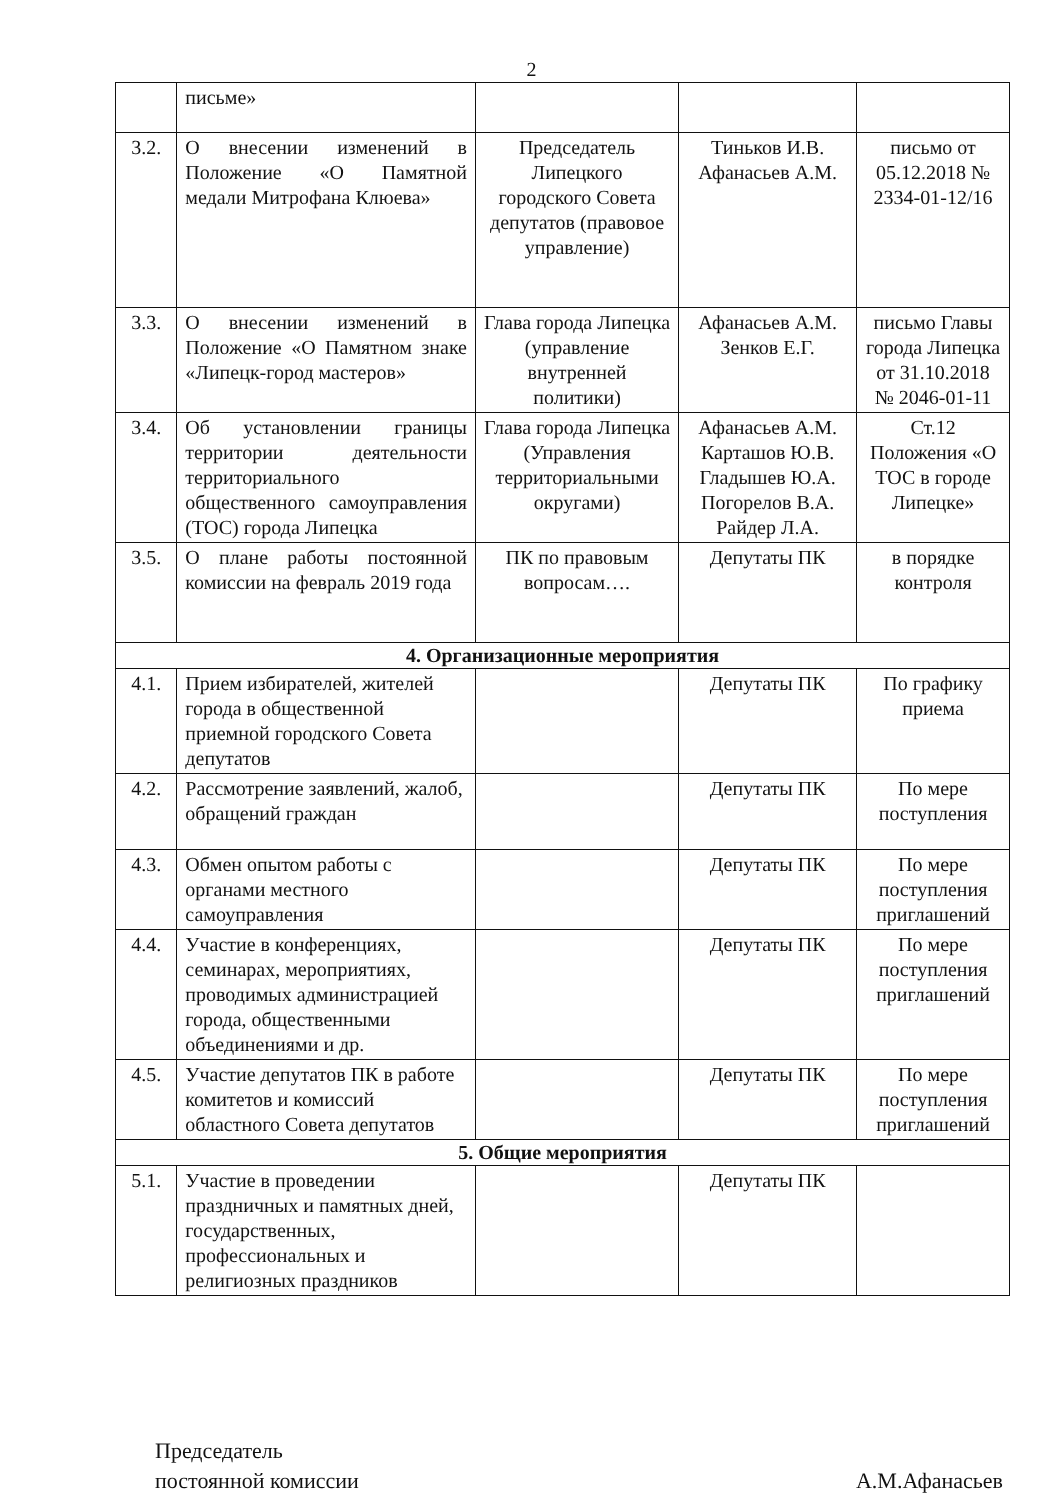2
| | письме» | | | |
| 3.2. | О внесении изменений в Положение «О Памятной медали Митрофана Клюева» | Председатель Липецкого городского Совета депутатов (правовое управление) | Тиньков И.В. Афанасьев А.М. | письмо от 05.12.2018 № 2334-01-12/16 |
| 3.3. | О внесении изменений в Положение «О Памятном знаке «Липецк-город мастеров» | Глава города Липецка (управление внутренней политики) | Афанасьев А.М. Зенков Е.Г. | письмо Главы города Липецка от 31.10.2018 № 2046-01-11 |
| 3.4. | Об установлении границы территории деятельности территориального общественного самоуправления (ТОС) города Липецка | Глава города Липецка (Управления территориальными округами) | Афанасьев А.М. Карташов Ю.В. Гладышев Ю.А. Погорелов В.А. Райдер Л.А. | Ст.12 Положения «О ТОС в городе Липецке» |
| 3.5. | О плане работы постоянной комиссии на февраль 2019 года | ПК по правовым вопросам…. | Депутаты ПК | в порядке контроля |
| 4. Организационные мероприятия | | | | |
| 4.1. | Прием избирателей, жителей города в общественной приемной городского Совета депутатов | | Депутаты ПК | По графику приема |
| 4.2. | Рассмотрение заявлений, жалоб, обращений граждан | | Депутаты ПК | По мере поступления |
| 4.3. | Обмен опытом работы с органами местного самоуправления | | Депутаты ПК | По мере поступления приглашений |
| 4.4. | Участие в конференциях, семинарах, мероприятиях, проводимых администрацией города, общественными объединениями и др. | | Депутаты ПК | По мере поступления приглашений |
| 4.5. | Участие депутатов ПК в работе комитетов и комиссий областного Совета депутатов | | Депутаты ПК | По мере поступления приглашений |
| 5. Общие мероприятия | | | | |
| 5.1. | Участие в проведении праздничных и памятных дней, государственных, профессиональных и религиозных праздников | | Депутаты ПК | |
Председатель
постоянной комиссии
А.М.Афанасьев